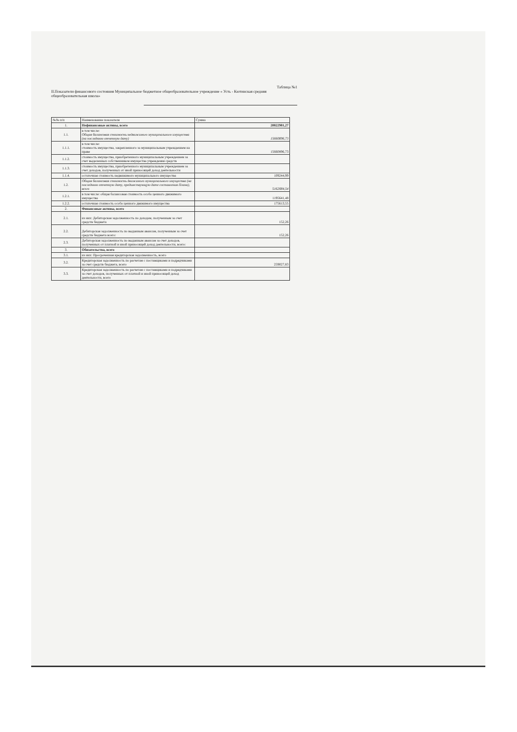Таблица №1
II.Показатели финансового состояния Муниципальное бюджетное общеобразовательное учреждение « Усть - Кютинская средняя общеобразовательная школа»
| №№ п/п | Наименование показателя | Сумма |
| --- | --- | --- |
| 1. | Нефинансовые активы, всего | 20822981,27 |
| 1.1. | в том числе: Общая балансовая стоимость недвижимого муниципального имущества (на последнюю отчетную дату) | 15660896,73 |
| 1.1.1. | в том числе: стоимость имущества, закрепленного за муниципальным учреждением на праве | 15660896,73 |
| 1.1.2. | стоимость имущества, приобретенного муниципальным учреждением за счет выделенных собственником имущества учреждения средств | |
| 1.1.3. | стоимость имущества, приобретенного муниципальным учреждением за счет доходов, полученных от иной приносящей доход деятельности | |
| 1.1.4. | остаточная стоимость недвижимого муниципального имущества | 109244,99 |
| 1.2. | Общая балансовая стоимость движимого муниципального имущества (на последнюю отчетную дату, предшествующую дате составления Плана), всего | 5162084,54 |
| 1.2.1. | в том числе: общая балансовая стоимость особо ценного движимого имущества | 1195641,48 |
| 1.2.2. | остаточная стоимость особо ценного движимого имущества | 175613,55 |
| 2. | Финансовые активы, всего | |
| 2.1. | из них: Дебиторская задолженность по доходам, полученным за счет средств бюджета | 152,26 |
| 2.2. | Дебиторская задолженность по выданным авансам, полученным за счет средств бюджета всего: | 152,26 |
| 2.3. | Дебиторская задолженность по выданным авансам за счет доходов, полученных от платной и иной приносящей доход деятельности, всего: | |
| 3. | Обязательства, всего | |
| 3.1. | из них: Просроченная кредиторская задолженность, всего | |
| 3.2. | Кредиторская задолженность по расчетам с поставщиками и подрядчиками за счет средств бюджета, всего | 259027,83 |
| 3.3. | Кредиторская задолженность по расчетам с поставщиками и подрядчиками за счет доходов, полученных от платной и иной приносящей доход деятельности, всего | |